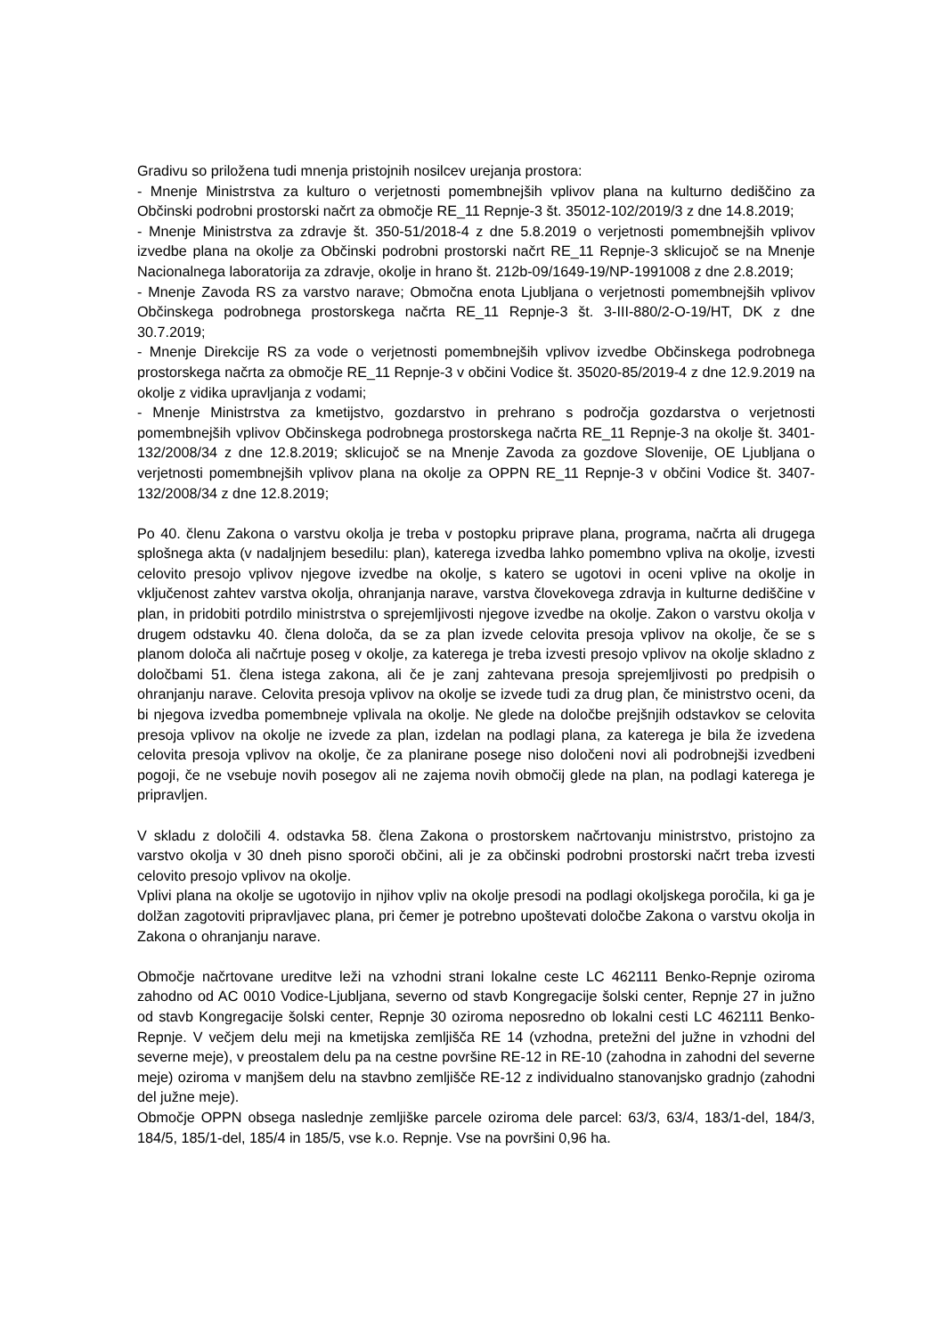Gradivu so priložena tudi mnenja pristojnih nosilcev urejanja prostora:
- Mnenje Ministrstva za kulturo o verjetnosti pomembnejših vplivov plana na kulturno dediščino za Občinski podrobni prostorski načrt za območje RE_11 Repnje-3 št. 35012-102/2019/3 z dne 14.8.2019;
- Mnenje Ministrstva za zdravje št. 350-51/2018-4 z dne 5.8.2019 o verjetnosti pomembnejših vplivov izvedbe plana na okolje za Občinski podrobni prostorski načrt RE_11 Repnje-3 sklicujoč se na Mnenje Nacionalnega laboratorija za zdravje, okolje in hrano št. 212b-09/1649-19/NP-1991008 z dne 2.8.2019;
- Mnenje Zavoda RS za varstvo narave; Območna enota Ljubljana o verjetnosti pomembnejših vplivov Občinskega podrobnega prostorskega načrta RE_11 Repnje-3 št. 3-III-880/2-O-19/HT, DK z dne 30.7.2019;
- Mnenje Direkcije RS za vode o verjetnosti pomembnejših vplivov izvedbe Občinskega podrobnega prostorskega načrta za območje RE_11 Repnje-3 v občini Vodice št. 35020-85/2019-4 z dne 12.9.2019 na okolje z vidika upravljanja z vodami;
- Mnenje Ministrstva za kmetijstvo, gozdarstvo in prehrano s področja gozdarstva o verjetnosti pomembnejših vplivov Občinskega podrobnega prostorskega načrta RE_11 Repnje-3 na okolje št. 3401-132/2008/34 z dne 12.8.2019; sklicujoč se na Mnenje Zavoda za gozdove Slovenije, OE Ljubljana o verjetnosti pomembnejših vplivov plana na okolje za OPPN RE_11 Repnje-3 v občini Vodice št. 3407-132/2008/34 z dne 12.8.2019;
Po 40. členu Zakona o varstvu okolja je treba v postopku priprave plana, programa, načrta ali drugega splošnega akta (v nadaljnjem besedilu: plan), katerega izvedba lahko pomembno vpliva na okolje, izvesti celovito presojo vplivov njegove izvedbe na okolje, s katero se ugotovi in oceni vplive na okolje in vključenost zahtev varstva okolja, ohranjanja narave, varstva človekovega zdravja in kulturne dediščine v plan, in pridobiti potrdilo ministrstva o sprejemljivosti njegove izvedbe na okolje. Zakon o varstvu okolja v drugem odstavku 40. člena določa, da se za plan izvede celovita presoja vplivov na okolje, če se s planom določa ali načrtuje poseg v okolje, za katerega je treba izvesti presojo vplivov na okolje skladno z določbami 51. člena istega zakona, ali če je zanj zahtevana presoja sprejemljivosti po predpisih o ohranjanju narave. Celovita presoja vplivov na okolje se izvede tudi za drug plan, če ministrstvo oceni, da bi njegova izvedba pomembneje vplivala na okolje. Ne glede na določbe prejšnjih odstavkov se celovita presoja vplivov na okolje ne izvede za plan, izdelan na podlagi plana, za katerega je bila že izvedena celovita presoja vplivov na okolje, če za planirane posege niso določeni novi ali podrobnejši izvedbeni pogoji, če ne vsebuje novih posegov ali ne zajema novih območij glede na plan, na podlagi katerega je pripravljen.
V skladu z določili 4. odstavka 58. člena Zakona o prostorskem načrtovanju ministrstvo, pristojno za varstvo okolja v 30 dneh pisno sporoči občini, ali je za občinski podrobni prostorski načrt treba izvesti celovito presojo vplivov na okolje.
Vplivi plana na okolje se ugotovijo in njihov vpliv na okolje presodi na podlagi okoljskega poročila, ki ga je dolžan zagotoviti pripravljavec plana, pri čemer je potrebno upoštevati določbe Zakona o varstvu okolja in Zakona o ohranjanju narave.
Območje načrtovane ureditve leži na vzhodni strani lokalne ceste LC 462111 Benko-Repnje oziroma zahodno od AC 0010 Vodice-Ljubljana, severno od stavb Kongregacije šolski center, Repnje 27 in južno od stavb Kongregacije šolski center, Repnje 30 oziroma neposredno ob lokalni cesti LC 462111 Benko-Repnje. V večjem delu meji na kmetijska zemljišča RE 14 (vzhodna, pretežni del južne in vzhodni del severne meje), v preostalem delu pa na cestne površine RE-12 in RE-10 (zahodna in zahodni del severne meje) oziroma v manjšem delu na stavbno zemljišče RE-12 z individualno stanovanjsko gradnjo (zahodni del južne meje).
Območje OPPN obsega naslednje zemljiške parcele oziroma dele parcel: 63/3, 63/4, 183/1-del, 184/3, 184/5, 185/1-del, 185/4 in 185/5, vse k.o. Repnje. Vse na površini 0,96 ha.